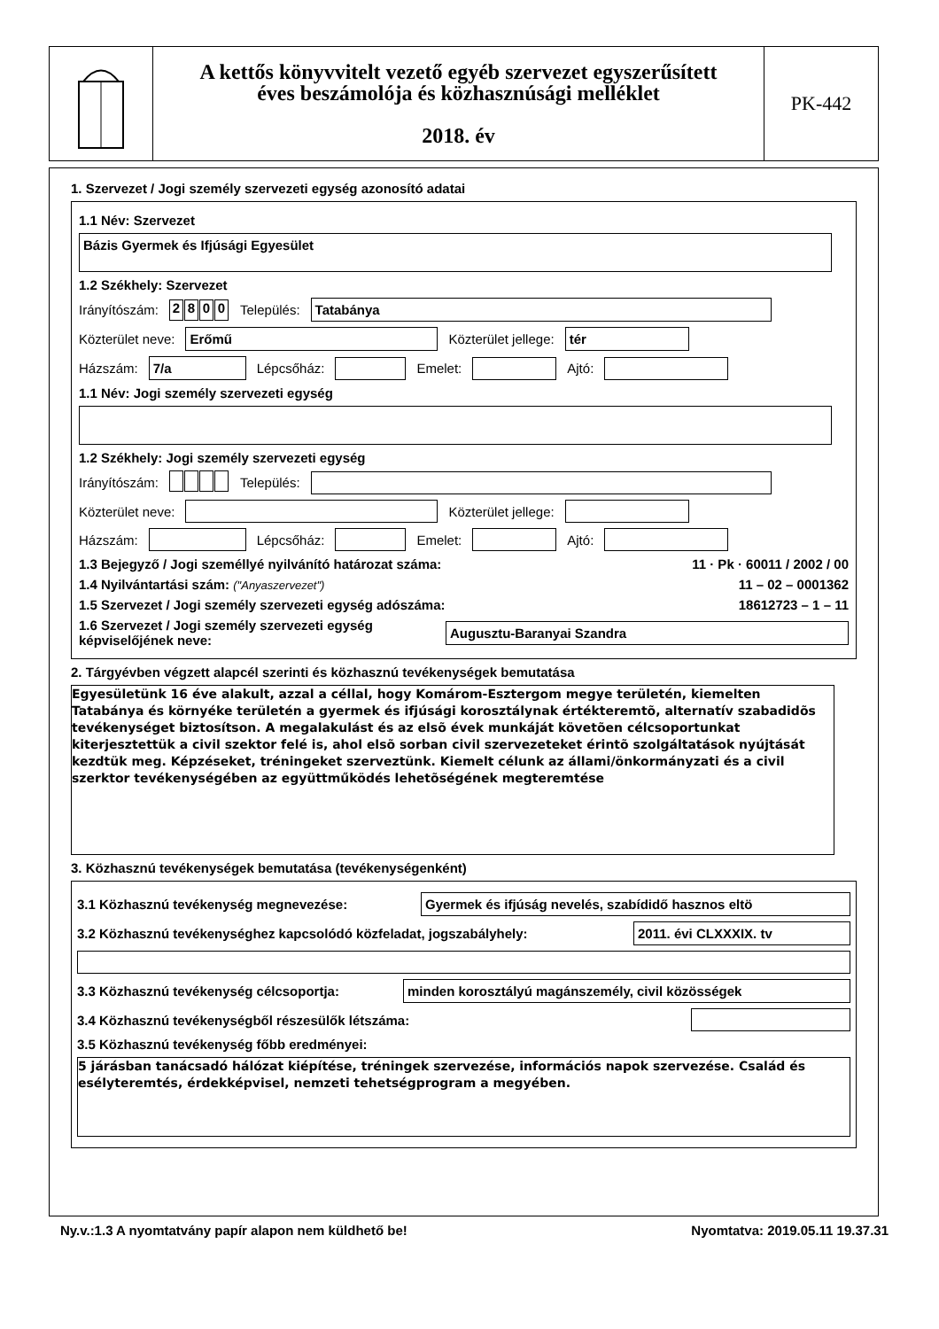A kettős könyvvitelt vezető egyéb szervezet egyszerűsített
éves beszámolója és közhasznúsági melléklet
2018. év
PK-442
1. Szervezet / Jogi személy szervezeti egység azonosító adatai
1.1 Név: Szervezet
Bázis Gyermek és Ifjúsági Egyesület
1.2 Székhely: Szervezet
Irányítószám: 2800 Település: Tatabánya
Közterület neve: Erőmű Közterület jellege: tér
Házszám: 7/a Lépcsőház: Emelet: Ajtó:
1.1 Név: Jogi személy szervezeti egység
1.2 Székhely: Jogi személy szervezeti egység
Irányítószám: Település:
Közterület neve: Közterület jellege:
Házszám: Lépcsőház: Emelet: Ajtó:
1.3 Bejegyző / Jogi személlyé nyilvánító határozat száma: 11 · Pk · 60011 / 2002 / 00
1.4 Nyilvántartási szám: ("Anyaszervezet") 11 – 02 – 0001362
1.5 Szervezet / Jogi személy szervezeti egység adószáma: 18612723 – 1 – 11
1.6 Szervezet / Jogi személy szervezeti egység
képviselőjének neve: Augusztu-Baranyai Szandra
2. Tárgyévben végzett alapcél szerinti és közhasznú tevékenységek bemutatása
Egyesületünk 16 éve alakult, azzal a céllal, hogy Komárom-Esztergom megye területén, kiemelten Tatabánya és környéke területén a gyermek és ifjúsági korosztálynak értékteremtõ, alternatív szabadidõs tevékenységet biztosítson. A megalakulást és az elsõ évek munkáját követõen célcsoportunkat kiterjesztettük a civil szektor felé is, ahol elsõ sorban civil szervezeteket érintõ szolgáltatások nyújtását kezdtük meg. Képzéseket, tréningeket szerveztünk. Kiemelt célunk az állami/önkormányzati és a civil szerktor tevékenységében az együttműködés lehetõségének megteremtése
3. Közhasznú tevékenységek bemutatása (tevékenységenként)
3.1 Közhasznú tevékenység megnevezése: Gyermek és ifjúság nevelés, szabídidő hasznos eltö
3.2 Közhasznú tevékenységhez kapcsolódó közfeladat, jogszabályhely: 2011. évi CLXXXIX. tv
3.3 Közhasznú tevékenység célcsoportja: minden korosztályú magánszemély, civil közösségek
3.4 Közhasznú tevékenységből részesülők létszáma:
3.5 Közhasznú tevékenység főbb eredményei:
5 járásban tanácsadó hálózat kiépítése, tréningek szervezése, információs napok szervezése. Család és esélyteremtés, érdekképvisel, nemzeti tehetségprogram a megyében.
Ny.v.:1.3 A nyomtatvány papír alapon nem küldhető be! Nyomtatva: 2019.05.11 19.37.31